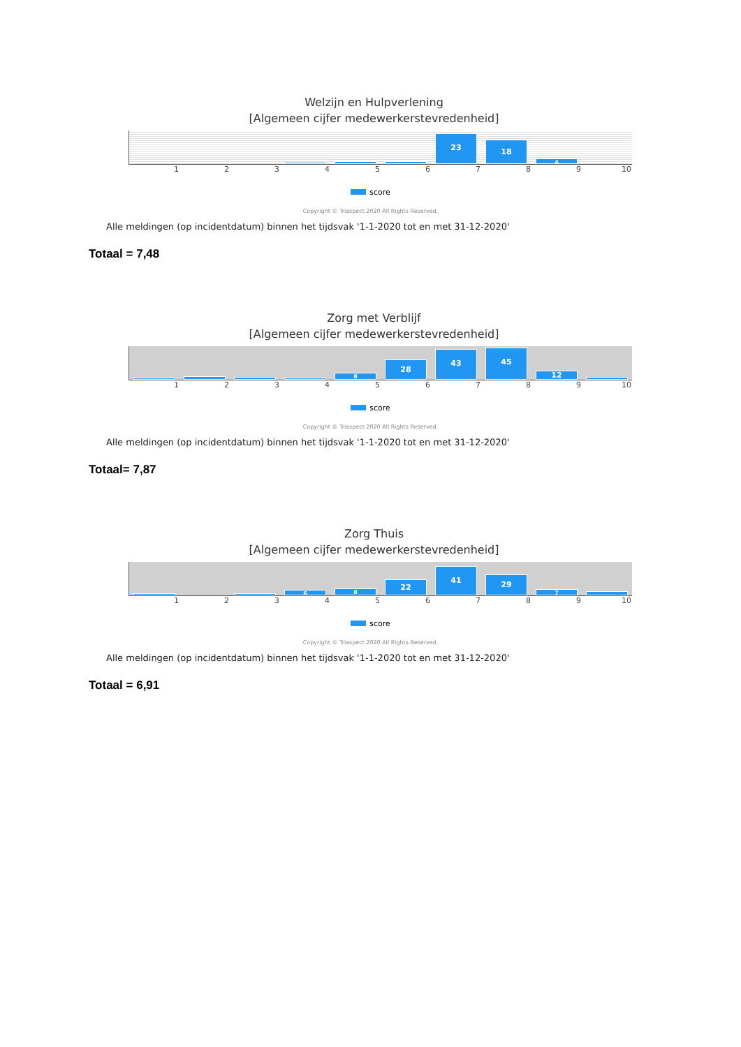Welzijn en Hulpverlening
[Algemeen cijfer medewerkerstevredenheid]
23
18
4
123456789 10
score
Copyright © Triaspect 2020 All Rights Reserved.
Alle meldingen (op incidentdatum) binnen het tijdsvak '1-1-2020 tot en met 31-12-2020'
Totaal = 7,48
Zorg met Verblijf
[Algemeen cijfer medewerkerstevredenheid]
8
28
43
45
12
123456789 10
score
Copyright © Triaspect 2020 All Rights Reserved.
Alle meldingen (op incidentdatum) binnen het tijdsvak '1-1-2020 tot en met 31-12-2020'
Totaal= 7,87
Zorg Thuis
[Algemeen cijfer medewerkerstevredenheid]
6
8
22
41
29
7
123456789 10
score
Copyright © Triaspect 2020 All Rights Reserved.
Alle meldingen (op incidentdatum) binnen het tijdsvak '1-1-2020 tot en met 31-12-2020'
Totaal = 6,91